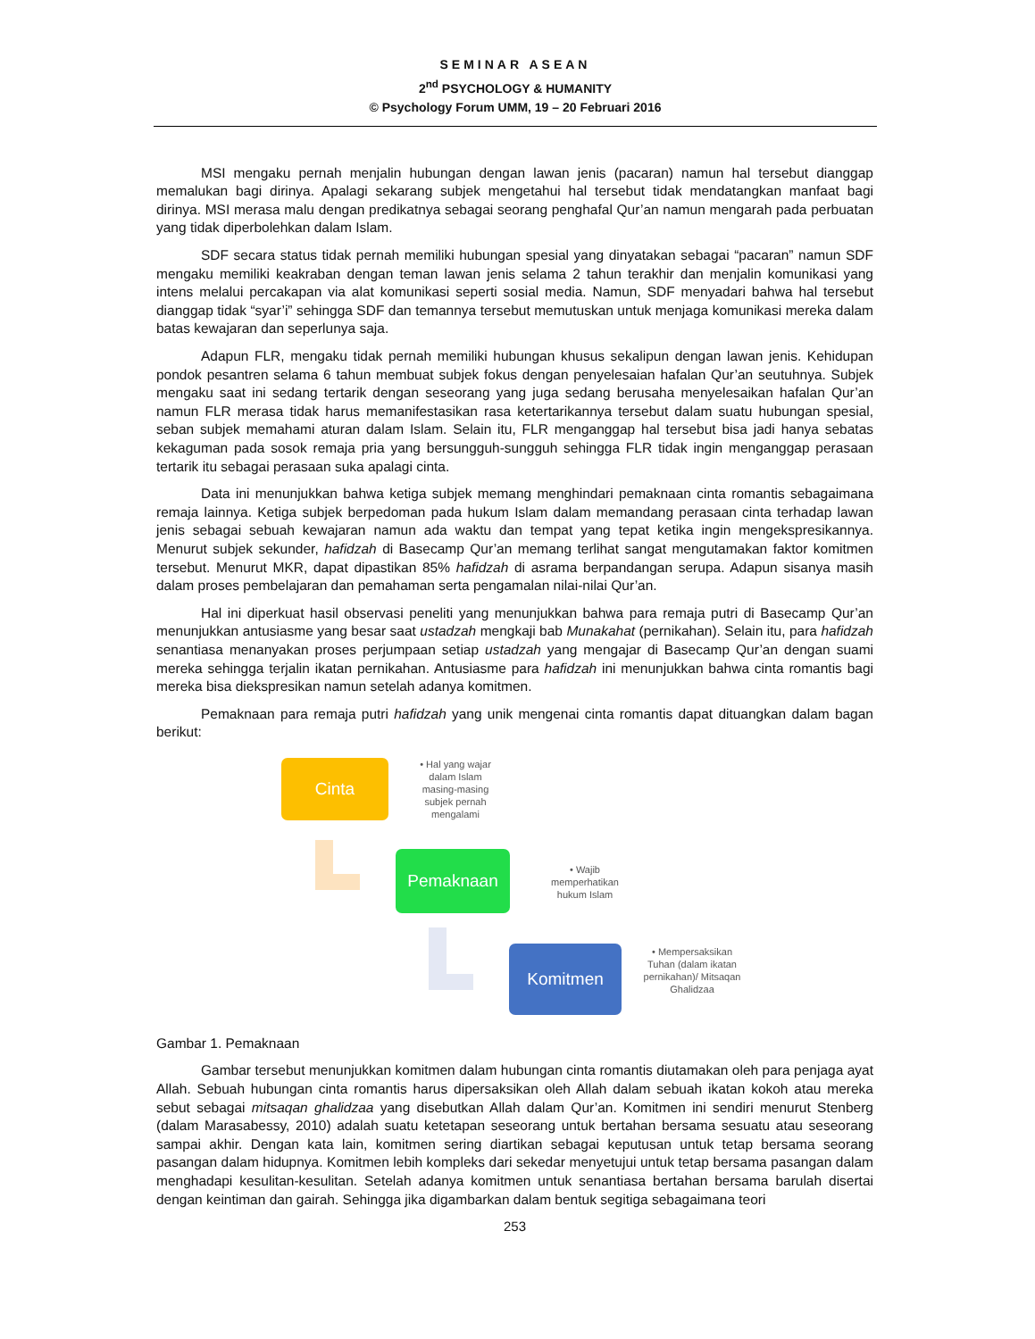SEMINAR ASEAN
2<sup>nd</sup> PSYCHOLOGY & HUMANITY
© Psychology Forum UMM, 19 – 20 Februari 2016
MSI mengaku pernah menjalin hubungan dengan lawan jenis (pacaran) namun hal tersebut dianggap memalukan bagi dirinya. Apalagi sekarang subjek mengetahui hal tersebut tidak mendatangkan manfaat bagi dirinya. MSI merasa malu dengan predikatnya sebagai seorang penghafal Qur’an namun mengarah pada perbuatan yang tidak diperbolehkan dalam Islam.
SDF secara status tidak pernah memiliki hubungan spesial yang dinyatakan sebagai “pacaran” namun SDF mengaku memiliki keakraban dengan teman lawan jenis selama 2 tahun terakhir dan menjalin komunikasi yang intens melalui percakapan via alat komunikasi seperti sosial media. Namun, SDF menyadari bahwa hal tersebut dianggap tidak “syar’i” sehingga SDF dan temannya tersebut memutuskan untuk menjaga komunikasi mereka dalam batas kewajaran dan seperlunya saja.
Adapun FLR, mengaku tidak pernah memiliki hubungan khusus sekalipun dengan lawan jenis. Kehidupan pondok pesantren selama 6 tahun membuat subjek fokus dengan penyelesaian hafalan Qur’an seutuhnya. Subjek mengaku saat ini sedang tertarik dengan seseorang yang juga sedang berusaha menyelesaikan hafalan Qur’an namun FLR merasa tidak harus memanifestasikan rasa ketertarikannya tersebut dalam suatu hubungan spesial, seban subjek memahami aturan dalam Islam. Selain itu, FLR menganggap hal tersebut bisa jadi hanya sebatas kekaguman pada sosok remaja pria yang bersungguh-sungguh sehingga FLR tidak ingin menganggap perasaan tertarik itu sebagai perasaan suka apalagi cinta.
Data ini menunjukkan bahwa ketiga subjek memang menghindari pemaknaan cinta romantis sebagaimana remaja lainnya. Ketiga subjek berpedoman pada hukum Islam dalam memandang perasaan cinta terhadap lawan jenis sebagai sebuah kewajaran namun ada waktu dan tempat yang tepat ketika ingin mengekspresikannya. Menurut subjek sekunder, hafidzah di Basecamp Qur’an memang terlihat sangat mengutamakan faktor komitmen tersebut. Menurut MKR, dapat dipastikan 85% hafidzah di asrama berpandangan serupa. Adapun sisanya masih dalam proses pembelajaran dan pemahaman serta pengamalan nilai-nilai Qur’an.
Hal ini diperkuat hasil observasi peneliti yang menunjukkan bahwa para remaja putri di Basecamp Qur’an menunjukkan antusiasme yang besar saat ustadzah mengkaji bab Munakahat (pernikahan). Selain itu, para hafidzah senantiasa menanyakan proses perjumpaan setiap ustadzah yang mengajar di Basecamp Qur’an dengan suami mereka sehingga terjalin ikatan pernikahan. Antusiasme para hafidzah ini menunjukkan bahwa cinta romantis bagi mereka bisa diekspresikan namun setelah adanya komitmen.
Pemaknaan para remaja putri hafidzah yang unik mengenai cinta romantis dapat dituangkan dalam bagan berikut:
Cinta
• Hal yang wajar dalam Islam masing-masing subjek pernah mengalami
Pemaknaan
• Wajib memperhatikan hukum Islam
Komitmen
• Mempersaksikan Tuhan (dalam ikatan pernikahan)/ Mitsaqan Ghalidzaa
Gambar 1. Pemaknaan
Gambar tersebut menunjukkan komitmen dalam hubungan cinta romantis diutamakan oleh para penjaga ayat Allah. Sebuah hubungan cinta romantis harus dipersaksikan oleh Allah dalam sebuah ikatan kokoh atau mereka sebut sebagai mitsaqan ghalidzaa yang disebutkan Allah dalam Qur’an. Komitmen ini sendiri menurut Stenberg (dalam Marasabessy, 2010) adalah suatu ketetapan seseorang untuk bertahan bersama sesuatu atau seseorang sampai akhir. Dengan kata lain, komitmen sering diartikan sebagai keputusan untuk tetap bersama seorang pasangan dalam hidupnya. Komitmen lebih kompleks dari sekedar menyetujui untuk tetap bersama pasangan dalam menghadapi kesulitan-kesulitan. Setelah adanya komitmen untuk senantiasa bertahan bersama barulah disertai dengan keintiman dan gairah. Sehingga jika digambarkan dalam bentuk segitiga sebagaimana teori
253